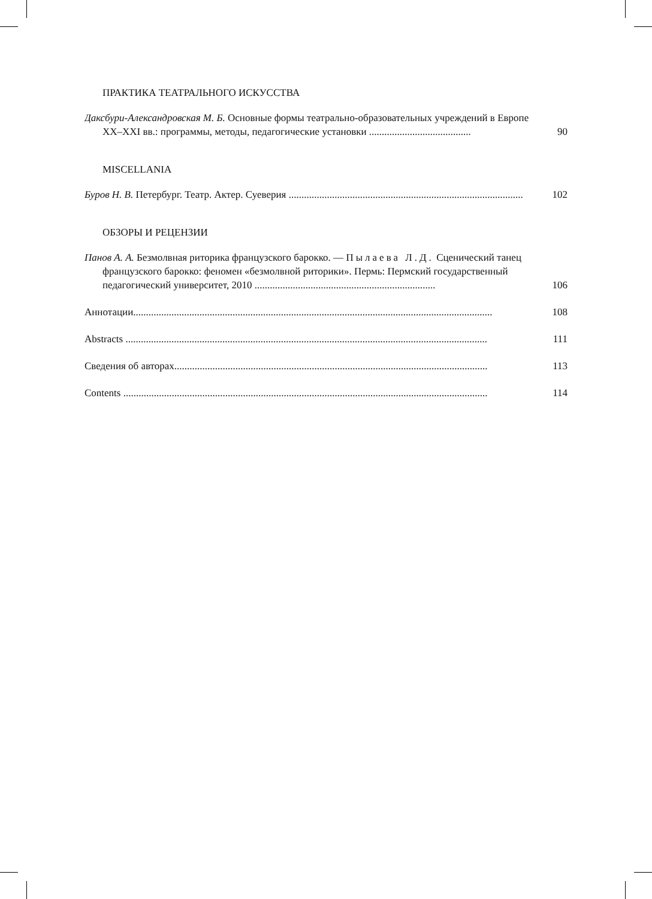ПРАКТИКА ТЕАТРАЛЬНОГО ИСКУССТВА
Даксбури-Александровская М. Б. Основные формы театрально-образовательных учреждений в Европе XX–XXI вв.: программы, методы, педагогические установки ........................................
90
MISCELLANIA
Буров Н. В. Петербург. Театр. Актер. Суеверия ............................................................................................
102
ОБЗОРЫ И РЕЦЕНЗИИ
Панов А. А. Безмолвная риторика французского барокко. — Пылаева Л.Д. Сценический танец французского барокко: феномен «безмолвной риторики». Пермь: Пермский государственный педагогический университет, 2010 .......................................................................
106
Аннотации.............................................................................................................................................
108
Abstracts ..............................................................................................................................................
111
Сведения об авторах...........................................................................................................................
113
Contents ...............................................................................................................................................
114